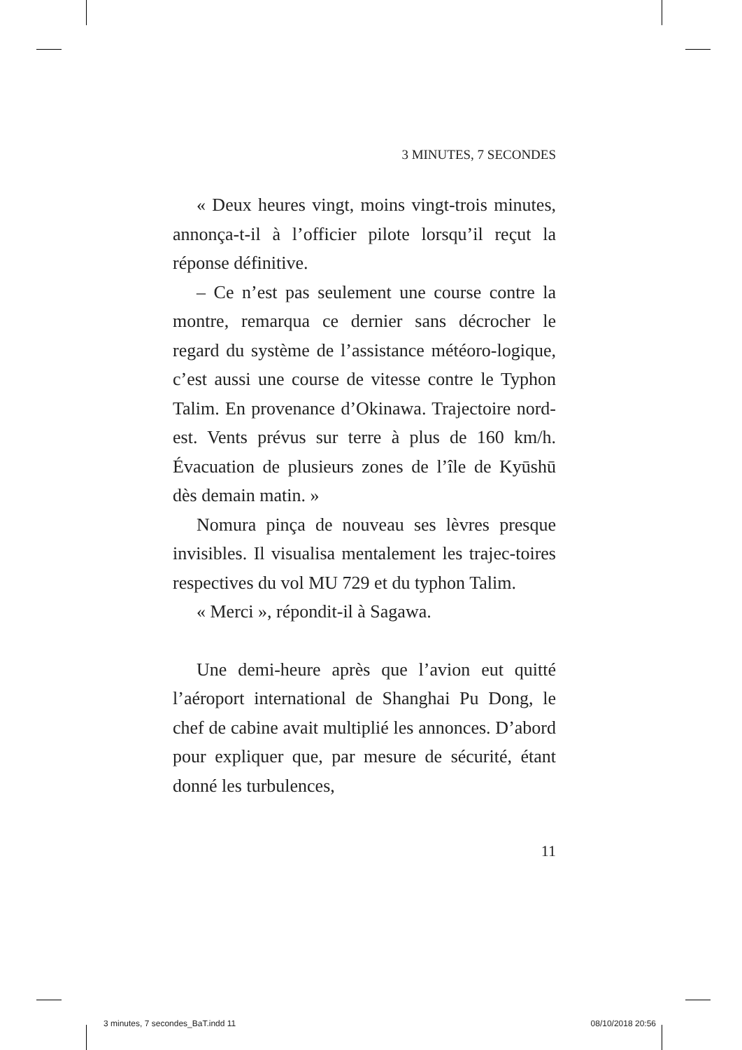3 MINUTES, 7 SECONDES
« Deux heures vingt, moins vingt-trois minutes, annonça-t-il à l’officier pilote lorsqu’il reçut la réponse définitive.
– Ce n’est pas seulement une course contre la montre, remarqua ce dernier sans décrocher le regard du système de l’assistance météoro-logique, c’est aussi une course de vitesse contre le Typhon Talim. En provenance d’Okinawa. Trajectoire nord-est. Vents prévus sur terre à plus de 160 km/h. Évacuation de plusieurs zones de l’île de Kyūshū dès demain matin. »
Nomura pinça de nouveau ses lèvres presque invisibles. Il visualisa mentalement les trajec-toires respectives du vol MU 729 et du typhon Talim.
« Merci », répondit-il à Sagawa.
Une demi-heure après que l’avion eut quitté l’aéroport international de Shanghai Pu Dong, le chef de cabine avait multiplié les annonces. D’abord pour expliquer que, par mesure de sécurité, étant donné les turbulences,
11
3 minutes, 7 secondes_BaT.indd 11 08/10/2018 20:56